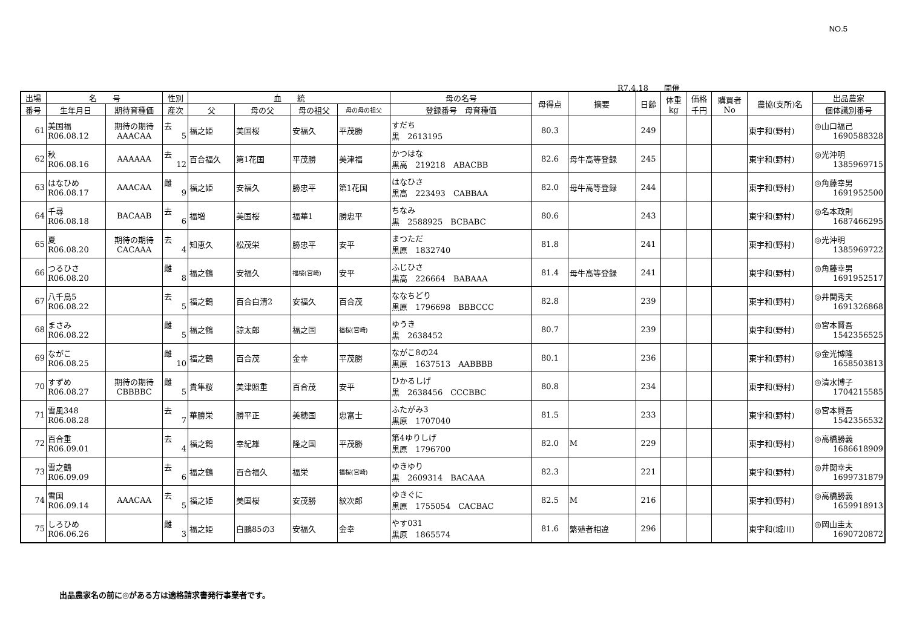NO.5
R7.4.18　　開催
| 出場 | 名 号 | | 性別 | 血 統 | | | | 母の名号 | 母得点 | 摘要 | 日齢 | 体重 kg | 価格 千円 | 購買者 No | 農協(支所)名 | 出品農家 |
| --- | --- | --- | --- | --- | --- | --- | --- | --- | --- | --- | --- | --- | --- | --- | --- | --- |
| 番号 | 生年月日 | 期待育種価 | 産次 | 父 | 母の父 | 母の祖父 | 母の母の祖父 | 登録番号 母育種価 | | | | | | | | 個体識別番号 |
| 61 | 美国福 R06.08.12 | 期待の期待 AAACAA | 去 5 | 福之姫 | 美国桜 | 安福久 | 平茂勝 | すだち 黒 2613195 | 80.3 | | 249 | | | | 東宇和(野村) | ◎山口福己 1690588328 |
| 62 | 秋 R06.08.16 | AAAAAA | 去 12 | 百合福久 | 第1花国 | 平茂勝 | 美津福 | かつはな 黒高 219218 ABACBB | 82.6 | 母牛高等登録 | 245 | | | | 東宇和(野村) | ◎光沖明 1385969715 |
| 63 | はなひめ R06.08.17 | AAACAA | 雌 9 | 福之姫 | 安福久 | 勝忠平 | 第1花国 | はなひさ 黒高 223493 CABBAA | 82.0 | 母牛高等登録 | 244 | | | | 東宇和(野村) | ◎角藤幸男 1691952500 |
| 64 | 千尋 R06.08.18 | BACAAB | 去 6 | 福増 | 美国桜 | 福華1 | 勝忠平 | ちなみ 黒 2588925 BCBABC | 80.6 | | 243 | | | | 東宇和(野村) | ◎名本政則 1687466295 |
| 65 | 夏 R06.08.20 | 期待の期待 CACAAA | 去 4 | 知恵久 | 松茂栄 | 勝忠平 | 安平 | まつただ 黒原 1832740 | 81.8 | | 241 | | | | 東宇和(野村) | ◎光沖明 1385969722 |
| 66 | つるひさ R06.08.20 | | 雌 8 | 福之鶴 | 安福久 | 福桜(宮崎) | 安平 | ふじひさ 黒高 226664 BABAAA | 81.4 | 母牛高等登録 | 241 | | | | 東宇和(野村) | ◎角藤幸男 1691952517 |
| 67 | 八千鳥5 R06.08.22 | | 去 5 | 福之鶴 | 百合白清2 | 安福久 | 百合茂 | ななちどり 黒原 1796698 BBBCCC | 82.8 | | 239 | | | | 東宇和(野村) | ◎井関秀夫 1691326868 |
| 68 | まさみ R06.08.22 | | 雌 5 | 福之鶴 | 諒太郎 | 福之国 | 福桜(宮崎) | ゆうき 黒 2638452 | 80.7 | | 239 | | | | 東宇和(野村) | ◎宮本賢吾 1542356525 |
| 69 | ながこ R06.08.25 | | 雌 10 | 福之鶴 | 百合茂 | 金幸 | 平茂勝 | ながこ8の24 黒原 1637513 AABBBB | 80.1 | | 236 | | | | 東宇和(野村) | ◎金光博隆 1658503813 |
| 70 | すずめ R06.08.27 | 期待の期待 CBBBBC | 雌 5 | 貴隼桜 | 美津照重 | 百合茂 | 安平 | ひかるしげ 黒 2638456 CCCBBC | 80.8 | | 234 | | | | 東宇和(野村) | ◎清水博子 1704215585 |
| 71 | 雪風348 R06.08.28 | | 去 7 | 華勝栄 | 勝平正 | 美穂国 | 忠富士 | ふたがみ3 黒原 1707040 | 81.5 | | 233 | | | | 東宇和(野村) | ◎宮本賢吾 1542356532 |
| 72 | 百合重 R06.09.01 | | 去 4 | 福之鶴 | 幸紀雄 | 隆之国 | 平茂勝 | 第4ゆりしげ 黒原 1796700 | 82.0 | M | 229 | | | | 東宇和(野村) | ◎高橋勝義 1686618909 |
| 73 | 雪之鶴 R06.09.09 | | 去 6 | 福之鶴 | 百合福久 | 福栄 | 福桜(宮崎) | ゆきゆり 黒 2609314 BACAAA | 82.3 | | 221 | | | | 東宇和(野村) | ◎井関幸夫 1699731879 |
| 74 | 雪国 R06.09.14 | AAACAA | 去 5 | 福之姫 | 美国桜 | 安茂勝 | 紋次郎 | ゆきぐに 黒原 1755054 CACBAC | 82.5 | M | 216 | | | | 東宇和(野村) | ◎高橋勝義 1659918913 |
| 75 | しろひめ R06.06.26 | | 雌 3 | 福之姫 | 白鵬85の3 | 安福久 | 金幸 | やす031 黒原 1865574 | 81.6 | 繁殖者相違 | 296 | | | | 東宇和(城川) | ◎岡山圭太 1690720872 |
出品農家名の前に◎がある方は適格請求書発行事業者です。